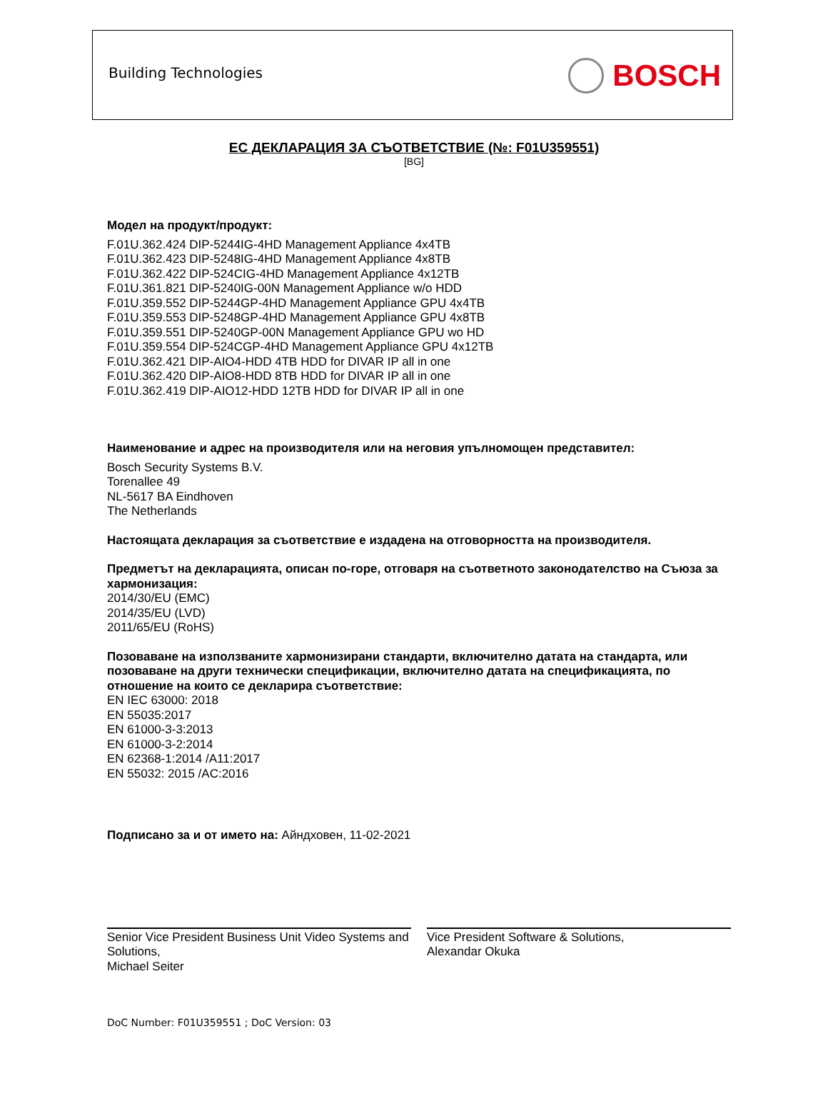Building Technologies BOSCH
ЕС ДЕКЛАРАЦИЯ ЗА СЪОТВЕТСТВИЕ (№: F01U359551)
[BG]
Модел на продукт/продукт:
F.01U.362.424 DIP-5244IG-4HD Management Appliance 4x4TB
F.01U.362.423 DIP-5248IG-4HD Management Appliance 4x8TB
F.01U.362.422 DIP-524CIG-4HD Management Appliance 4x12TB
F.01U.361.821 DIP-5240IG-00N Management Appliance w/o HDD
F.01U.359.552 DIP-5244GP-4HD Management Appliance GPU 4x4TB
F.01U.359.553 DIP-5248GP-4HD Management Appliance GPU 4x8TB
F.01U.359.551 DIP-5240GP-00N Management Appliance GPU wo HD
F.01U.359.554 DIP-524CGP-4HD Management Appliance GPU 4x12TB
F.01U.362.421 DIP-AIO4-HDD 4TB HDD for DIVAR IP all in one
F.01U.362.420 DIP-AIO8-HDD 8TB HDD for DIVAR IP all in one
F.01U.362.419 DIP-AIO12-HDD 12TB HDD for DIVAR IP all in one
Наименование и адрес на производителя или на неговия упълномощен представител:
Bosch Security Systems B.V.
Torenallee 49
NL-5617 BA Eindhoven
The Netherlands
Настоящата декларация за съответствие е издадена на отговорността на производителя.
Предметът на декларацията, описан по-горе, отговаря на съответното законодателство на Съюза за хармонизация:
2014/30/EU (EMC)
2014/35/EU (LVD)
2011/65/EU (RoHS)
Позоваване на използваните хармонизирани стандарти, включително датата на стандарта, или позоваване на други технически спецификации, включително датата на спецификацията, по отношение на които се декларира съответствие:
EN IEC 63000: 2018
EN 55035:2017
EN 61000-3-3:2013
EN 61000-3-2:2014
EN 62368-1:2014 /A11:2017
EN 55032: 2015 /AC:2016
Подписано за и от името на: Айндховен, 11-02-2021
Senior Vice President Business Unit Video Systems and Solutions,
Michael Seiter
Vice President Software & Solutions,
Alexandar Okuka
DoC Number: F01U359551 ; DoC Version: 03